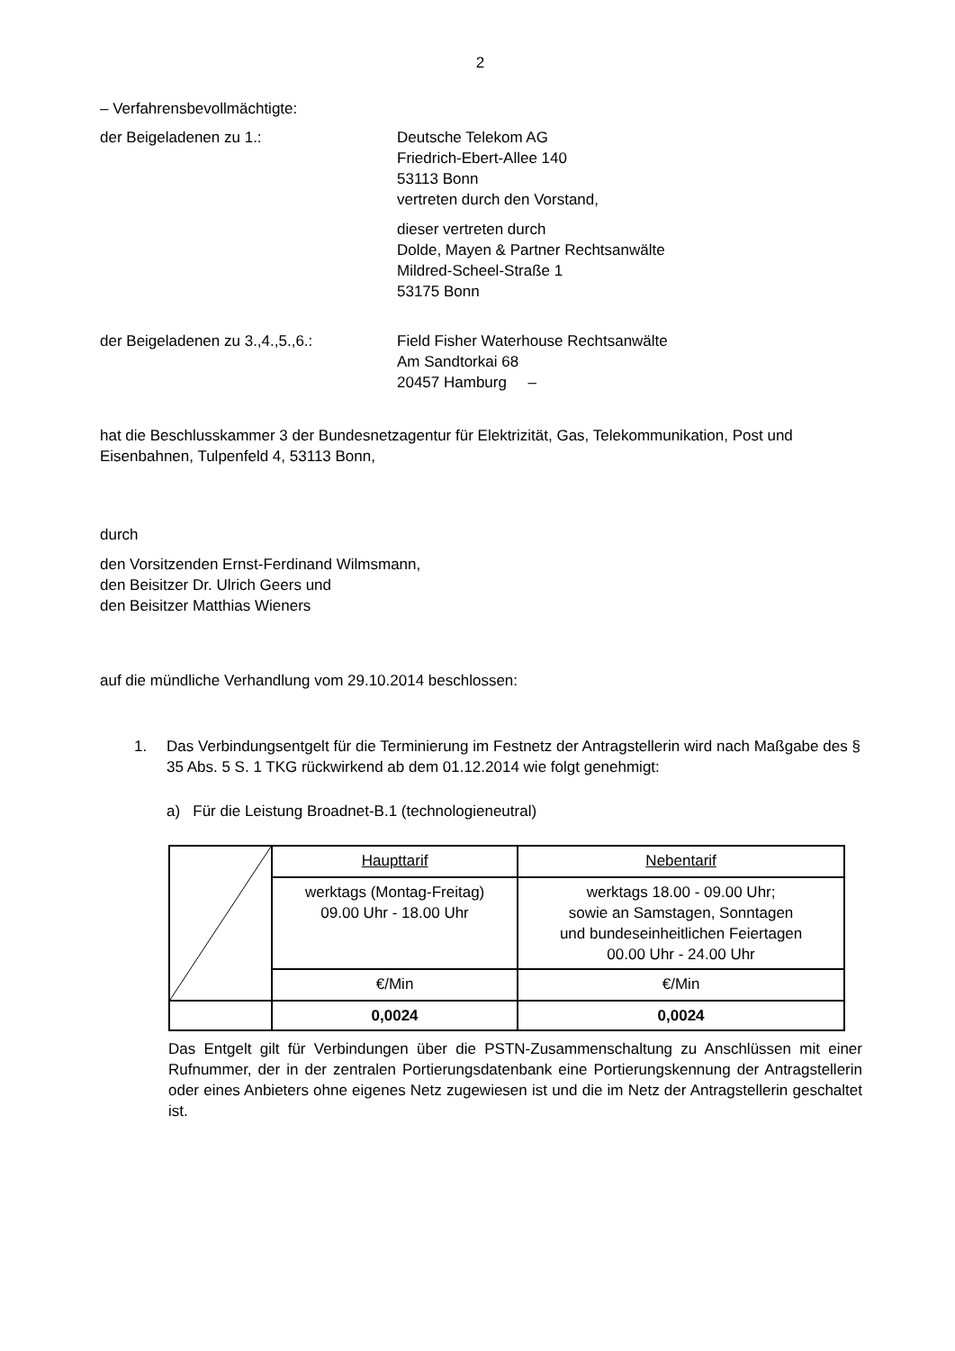2
– Verfahrensbevollmächtigte:
der Beigeladenen zu 1.: Deutsche Telekom AG
Friedrich-Ebert-Allee 140
53113 Bonn
vertreten durch den Vorstand,
dieser vertreten durch
Dolde, Mayen & Partner Rechtsanwälte
Mildred-Scheel-Straße 1
53175 Bonn
der Beigeladenen zu 3.,4.,5.,6.: Field Fisher Waterhouse Rechtsanwälte
Am Sandtorkai 68
20457 Hamburg –
hat die Beschlusskammer 3 der Bundesnetzagentur für Elektrizität, Gas, Telekommunikation, Post und Eisenbahnen, Tulpenfeld 4, 53113 Bonn,
durch
den Vorsitzenden Ernst-Ferdinand Wilmsmann,
den Beisitzer Dr. Ulrich Geers und
den Beisitzer Matthias Wieners
auf die mündliche Verhandlung vom 29.10.2014 beschlossen:
1. Das Verbindungsentgelt für die Terminierung im Festnetz der Antragstellerin wird nach Maßgabe des § 35 Abs. 5 S. 1 TKG rückwirkend ab dem 01.12.2014 wie folgt genehmigt:
a) Für die Leistung Broadnet-B.1 (technologieneutral)
| | Haupttarif | Nebentarif |
| | werktags (Montag-Freitag) 09.00 Uhr - 18.00 Uhr | werktags 18.00 - 09.00 Uhr; sowie an Samstagen, Sonntagen und bundeseinheitlichen Feiertagen 00.00 Uhr - 24.00 Uhr |
| | €/Min | €/Min |
| | 0,0024 | 0,0024 |
Das Entgelt gilt für Verbindungen über die PSTN-Zusammenschaltung zu Anschlüssen mit einer Rufnummer, der in der zentralen Portierungsdatenbank eine Portierungskennung der Antragstellerin oder eines Anbieters ohne eigenes Netz zugewiesen ist und die im Netz der Antragstellerin geschaltet ist.